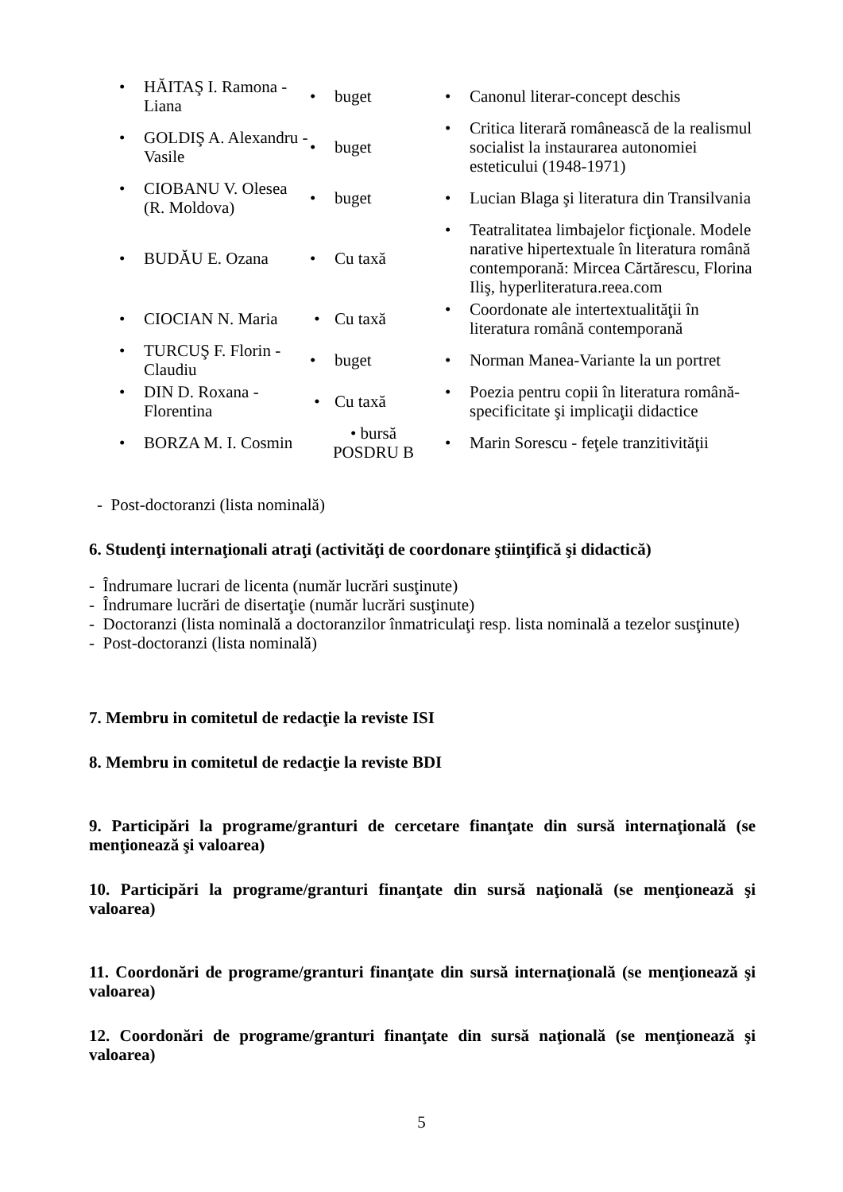| • HĂITAŞ I. Ramona - Liana | • buget | • Canonul literar-concept deschis |
| • GOLDIŞ A. Alexandru - Vasile | • buget | • Critica literară românească de la realismul socialist la instaurarea autonomiei esteticului (1948-1971) |
| • CIOBANU V. Olesea (R. Moldova) | • buget | • Lucian Blaga şi literatura din Transilvania |
| • BUDĂU E. Ozana | • Cu taxă | • Teatralitatea limbajelor ficţionale. Modele narative hipertextuale în literatura română contemporană: Mircea Cărtărescu, Florina Iliş, hyperliteratura.reea.com |
| • CIOCIAN N. Maria | • Cu taxă | • Coordonate ale intertextualităţii în literatura română contemporană |
| • TURCUŞ F. Florin - Claudiu | • buget | • Norman Manea-Variante la un portret |
| • DIN D. Roxana - Florentina | • Cu taxă | • Poezia pentru copii în literatura română-specificitate şi implicaţii didactice |
| • BORZA M. I. Cosmin | • bursă POSDRU B | • Marin Sorescu - feţele tranzitivităţii |
- Post-doctoranzi (lista nominală)
6. Studenţi internaţionali atraţi (activităţi de coordonare ştiinţifică şi didactică)
- Îndrumare lucrari de licenta (număr lucrări susţinute)
- Îndrumare lucrări de disertaţie (număr lucrări susţinute)
- Doctoranzi (lista nominală a doctoranzilor înmatriculaţi resp. lista nominală a tezelor susţinute)
- Post-doctoranzi (lista nominală)
7. Membru in comitetul de redacţie la reviste ISI
8. Membru in comitetul de redacţie la reviste BDI
9. Participări la programe/granturi de cercetare finanţate din sursă internaţională (se menţionează şi valoarea)
10. Participări la programe/granturi finanţate din sursă naţională (se menţionează şi valoarea)
11. Coordonări de programe/granturi finanţate din sursă internaţională (se menţionează şi valoarea)
12. Coordonări de programe/granturi finanţate din sursă naţională (se menţionează şi valoarea)
5